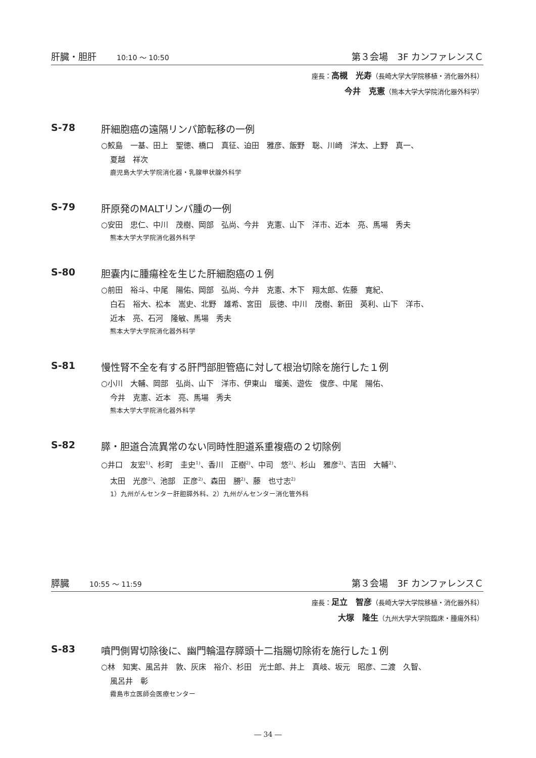肝臓・胆肝 10:10 ～ 10:50 第３会場　3F カンファレンスＣ
座長：高槻　光寿（長崎大学大学院移植・消化器外科）
今井　克憲（熊本大学大学院消化器外科学）
S-78 肝細胞癌の遠隔リンパ節転移の一例
○鮫島　一基、田上　聖徳、橋口　真征、迫田　雅彦、飯野　聡、川崎　洋太、上野　真一、
夏越　祥次
鹿児島大学大学院消化器・乳腺甲状腺外科学
S-79 肝原発のMALTリンパ腫の一例
○安田　忠仁、中川　茂樹、岡部　弘尚、今井　克憲、山下　洋市、近本　亮、馬場　秀夫
熊本大学大学院消化器外科学
S-80 胆嚢内に腫瘍栓を生じた肝細胞癌の１例
○前田　裕斗、中尾　陽佑、岡部　弘尚、今井　克憲、木下　翔太郎、佐藤　寛紀、
白石　裕大、松本　嵩史、北野　雄希、宮田　辰徳、中川　茂樹、新田　英利、山下　洋市、
近本　亮、石河　隆敏、馬場　秀夫
熊本大学大学院消化器外科学
S-81 慢性腎不全を有する肝門部胆管癌に対して根治切除を施行した１例
○小川　大輔、岡部　弘尚、山下　洋市、伊東山　瑠美、遊佐　俊彦、中尾　陽佑、
今井　克憲、近本　亮、馬場　秀夫
熊本大学大学院消化器外科学
S-82 膵・胆道合流異常のない同時性胆道系重複癌の２切除例
○井口　友宏<sup>1)</sup>、杉町　圭史<sup>1)</sup>、香川　正樹<sup>2)</sup>、中司　悠<sup>2)</sup>、杉山　雅彦<sup>2)</sup>、吉田　大輔<sup>2)</sup>、
太田　光彦<sup>2)</sup>、池部　正彦<sup>2)</sup>、森田　勝<sup>2)</sup>、藤　也寸志<sup>2)</sup>
1）九州がんセンター肝胆膵外科、2）九州がんセンター消化管外科
膵臓 10:55 ～ 11:59 第３会場　3F カンファレンスＣ
座長：足立　智彦（長崎大学大学院移植・消化器外科）
大塚　隆生（九州大学大学院臨床・腫瘍外科）
S-83 噴門側胃切除後に、幽門輪温存膵頭十二指腸切除術を施行した１例
○林　知実、風呂井　敦、灰床　裕介、杉田　光士郎、井上　真岐、坂元　昭彦、二渡　久智、
風呂井　彰
霧島市立医師会医療センター
― 34 ―